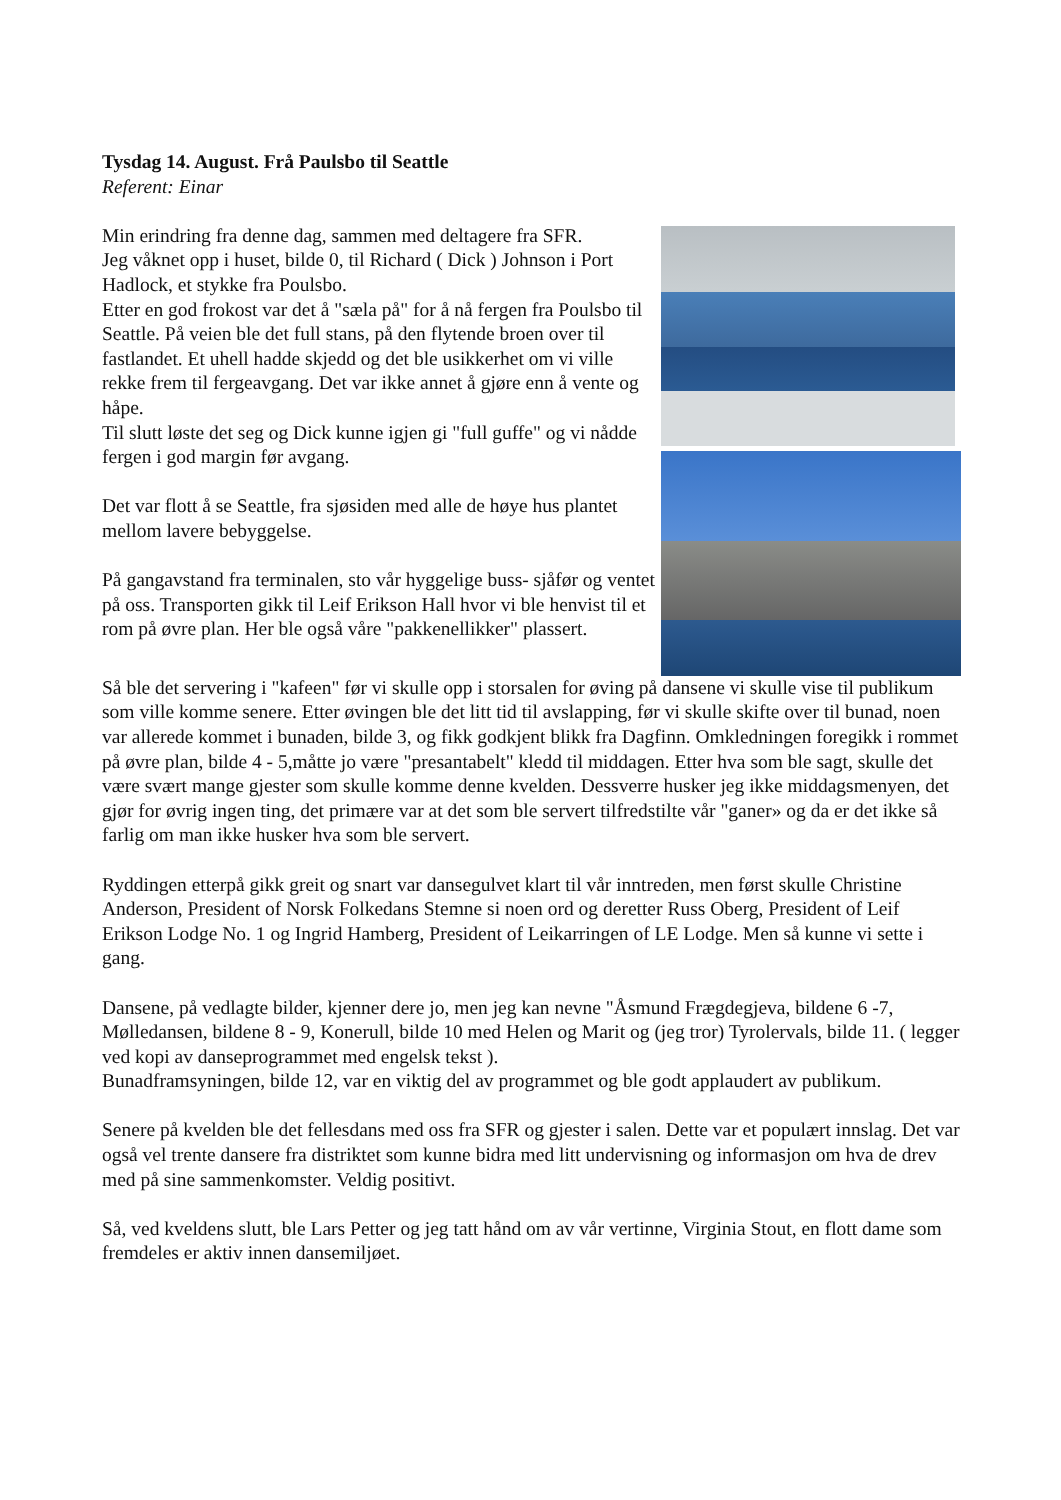Tysdag 14. August. Frå Paulsbo til Seattle
Referent: Einar
Min erindring fra denne dag, sammen med deltagere fra SFR.
Jeg våknet opp i huset, bilde 0, til Richard ( Dick ) Johnson i Port Hadlock, et stykke fra Poulsbo.
Etter en god frokost var det å "sæla på" for å nå fergen fra Poulsbo til Seattle. På veien ble det full stans, på den flytende broen over til fastlandet. Et uhell hadde skjedd og det ble usikkerhet om vi ville rekke frem til fergeavgang. Det var ikke annet å gjøre enn å vente og håpe.
Til slutt løste det seg og Dick kunne igjen gi "full guffe" og vi nådde fergen i god margin før avgang.
Det var flott å se Seattle, fra sjøsiden med alle de høye hus plantet mellom lavere bebyggelse.
På gangavstand fra terminalen, sto vår hyggelige buss- sjåfør og ventet på oss. Transporten gikk til Leif Erikson Hall hvor vi ble henvist til et rom på øvre plan. Her ble også våre "pakkenellikker" plassert.
Så ble det servering i "kafeen" før vi skulle opp i storsalen for øving på dansene vi skulle vise til publikum som ville komme senere. Etter øvingen ble det litt tid til avslapping, før vi skulle skifte over til bunad, noen var allerede kommet i bunaden, bilde 3, og fikk godkjent blikk fra Dagfinn. Omkledningen foregikk i rommet på øvre plan, bilde 4 - 5,måtte jo være "presantabelt" kledd til middagen. Etter hva som ble sagt, skulle det være svært mange gjester som skulle komme denne kvelden. Dessverre husker jeg ikke middagsmenyen, det gjør for øvrig ingen ting, det primære var at det som ble servert tilfredstilte vår "ganer» og da er det ikke så farlig om man ikke husker hva som ble servert.
Ryddingen etterpå gikk greit og snart var dansegulvet klart til vår inntreden, men først skulle Christine Anderson, President of Norsk Folkedans Stemne si noen ord og deretter Russ Oberg, President of Leif Erikson Lodge No. 1 og Ingrid Hamberg, President of Leikarringen of LE Lodge. Men så kunne vi sette i gang.
Dansene, på vedlagte bilder, kjenner dere jo, men jeg kan nevne "Åsmund Frægdegjeva, bildene 6 -7, Mølledansen, bildene 8 - 9, Konerull, bilde 10 med Helen og Marit og (jeg tror) Tyrolervals, bilde 11. ( legger ved kopi av danseprogrammet med engelsk tekst ).
Bunadframsyningen, bilde 12, var en viktig del av programmet og ble godt applaudert av publikum.
Senere på kvelden ble det fellesdans med oss fra SFR og gjester i salen. Dette var et populært innslag. Det var også vel trente dansere fra distriktet som kunne bidra med litt undervisning og informasjon om hva de drev med på sine sammenkomster. Veldig positivt.
Så, ved kveldens slutt, ble Lars Petter og jeg tatt hånd om av vår vertinne, Virginia Stout, en flott dame som fremdeles er aktiv innen dansemiljøet.